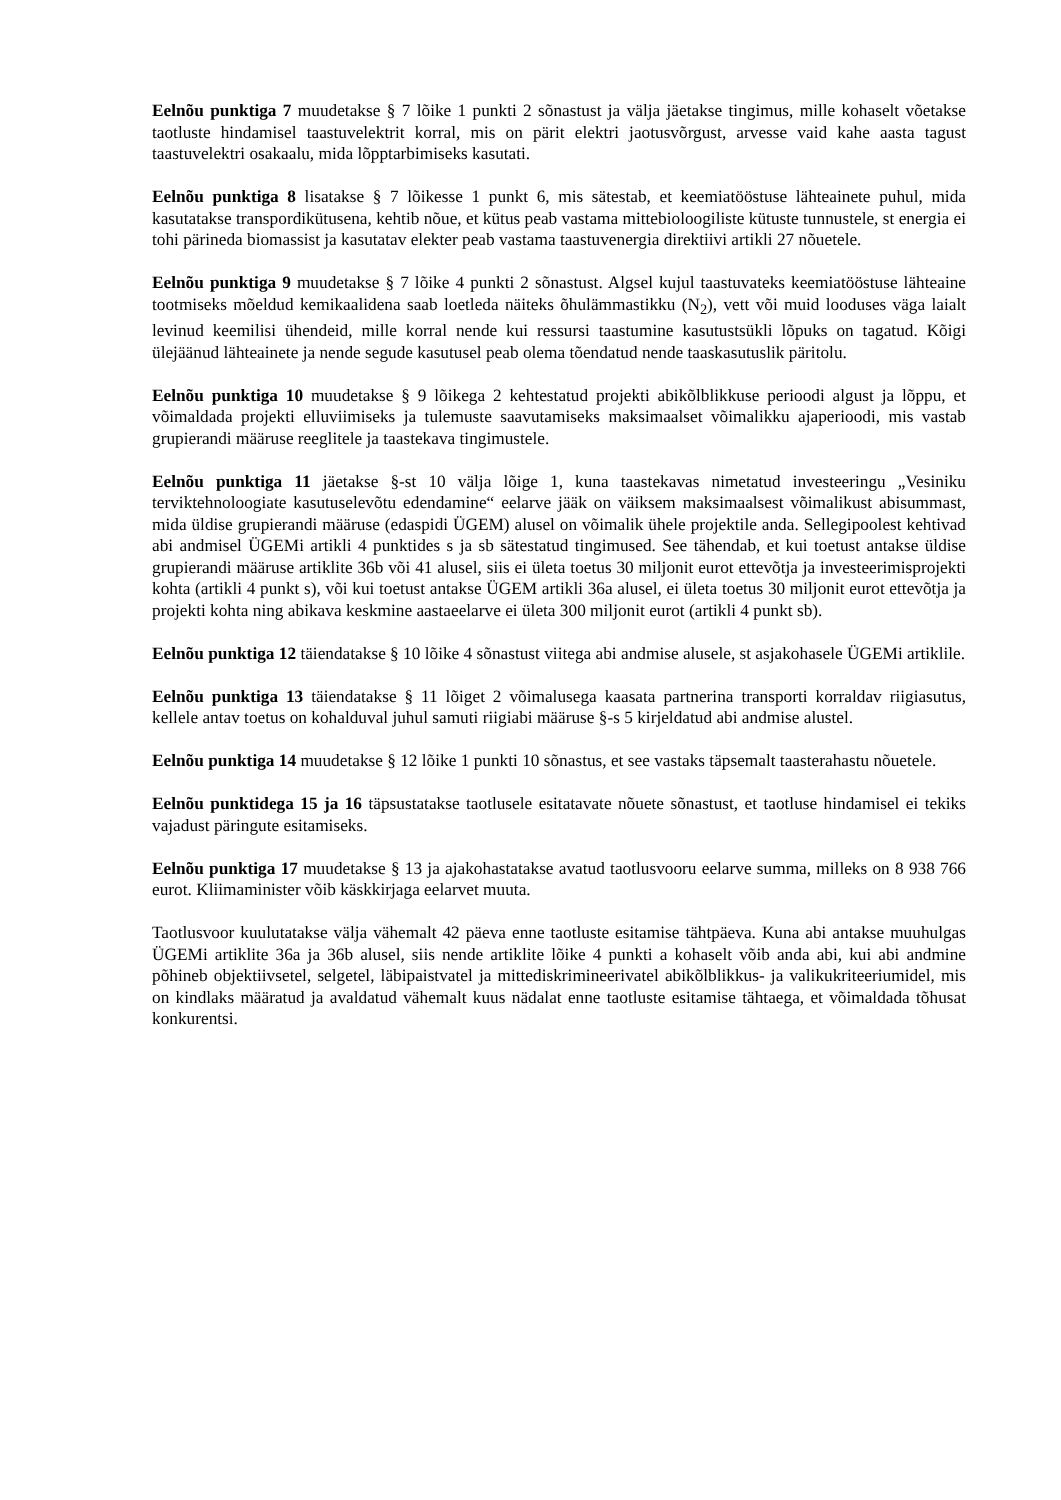Eelnõu punktiga 7 muudetakse § 7 lõike 1 punkti 2 sõnastust ja välja jäetakse tingimus, mille kohaselt võetakse taotluste hindamisel taastuvelektrit korral, mis on pärit elektri jaotusvõrgust, arvesse vaid kahe aasta tagust taastuvelektri osakaalu, mida lõpptarbimiseks kasutati.
Eelnõu punktiga 8 lisatakse § 7 lõikesse 1 punkt 6, mis sätestab, et keemiatööstuse lähteainete puhul, mida kasutatakse transpordikütusena, kehtib nõue, et kütus peab vastama mittebioloogiliste kütuste tunnustele, st energia ei tohi pärineda biomassist ja kasutatav elekter peab vastama taastuvenergia direktiivi artikli 27 nõuetele.
Eelnõu punktiga 9 muudetakse § 7 lõike 4 punkti 2 sõnastust. Algsel kujul taastuvateks keemiatööstuse lähteaine tootmiseks mõeldud kemikaalidena saab loetleda näiteks õhulämmastikku (N<sub>2</sub>), vett või muid looduses väga laialt levinud keemilisi ühendeid, mille korral nende kui ressursi taastumine kasutustsükli lõpuks on tagatud. Kõigi ülejäänud lähteainete ja nende segude kasutusel peab olema tõendatud nende taaskasutuslik päritolu.
Eelnõu punktiga 10 muudetakse § 9 lõikega 2 kehtestatud projekti abikõlblikkuse perioodi algust ja lõppu, et võimaldada projekti elluviimiseks ja tulemuste saavutamiseks maksimaalset võimalikku ajaperioodi, mis vastab grupierandi määruse reeglitele ja taastekava tingimustele.
Eelnõu punktiga 11 jäetakse §-st 10 välja lõige 1, kuna taastekavas nimetatud investeeringu „Vesiniku terviktehnoloogiate kasutuselevõtu edendamine“ eelarve jääk on väiksem maksimaalsest võimalikust abisummast, mida üldise grupierandi määruse (edaspidi ÜGEM) alusel on võimalik ühele projektile anda. Sellegipoolest kehtivad abi andmisel ÜGEMi artikli 4 punktides s ja sb sätestatud tingimused. See tähendab, et kui toetust antakse üldise grupierandi määruse artiklite 36b või 41 alusel, siis ei ületa toetus 30 miljonit eurot ettevõtja ja investeerimisprojekti kohta (artikli 4 punkt s), või kui toetust antakse ÜGEM artikli 36a alusel, ei ületa toetus 30 miljonit eurot ettevõtja ja projekti kohta ning abikava keskmine aastaeelarve ei ületa 300 miljonit eurot (artikli 4 punkt sb).
Eelnõu punktiga 12 täiendatakse § 10 lõike 4 sõnastust viitega abi andmise alusele, st asjakohasele ÜGEMi artiklile.
Eelnõu punktiga 13 täiendatakse § 11 lõiget 2 võimalusega kaasata partnerina transporti korraldav riigiasutus, kellele antav toetus on kohalduval juhul samuti riigiabi määruse §-s 5 kirjeldatud abi andmise alustel.
Eelnõu punktiga 14 muudetakse § 12 lõike 1 punkti 10 sõnastus, et see vastaks täpsemalt taasterahastu nõuetele.
Eelnõu punktidega 15 ja 16 täpsustatakse taotlusele esitatavate nõuete sõnastust, et taotluse hindamisel ei tekiks vajadust päringute esitamiseks.
Eelnõu punktiga 17 muudetakse § 13 ja ajakohastatakse avatud taotlusvooru eelarve summa, milleks on 8 938 766 eurot. Kliimaminister võib käskkirjaga eelarvet muuta.
Taotlusvoor kuulutatakse välja vähemalt 42 päeva enne taotluste esitamise tähtpäeva. Kuna abi antakse muuhulgas ÜGEMi artiklite 36a ja 36b alusel, siis nende artiklite lõike 4 punkti a kohaselt võib anda abi, kui abi andmine põhineb objektiivsetel, selgetel, läbipaistvatel ja mittediskrimineerivatel abikõlblikkus- ja valikukriteeriumidel, mis on kindlaks määratud ja avaldatud vähemalt kuus nädalat enne taotluste esitamise tähtaega, et võimaldada tõhusat konkurentsi.